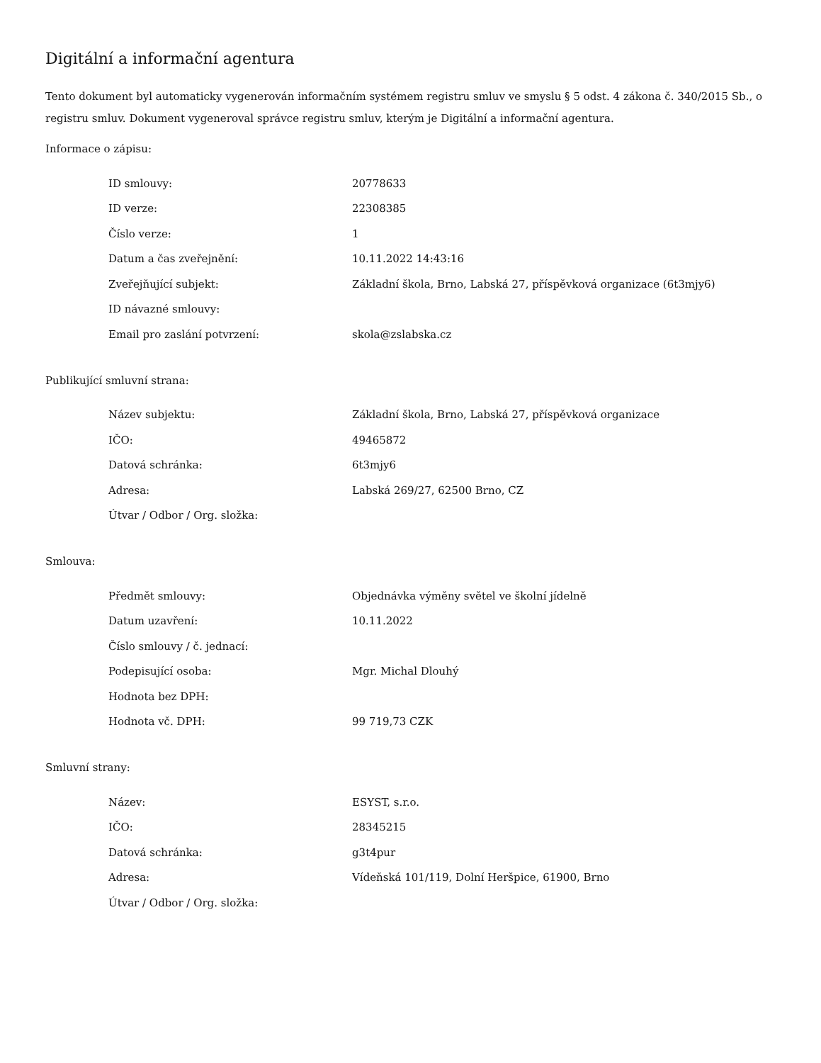Digitální a informační agentura
Tento dokument byl automaticky vygenerován informačním systémem registru smluv ve smyslu § 5 odst. 4 zákona č. 340/2015 Sb., o registru smluv. Dokument vygeneroval správce registru smluv, kterým je Digitální a informační agentura.
Informace o zápisu:
| ID smlouvy: | 20778633 |
| ID verze: | 22308385 |
| Číslo verze: | 1 |
| Datum a čas zveřejnění: | 10.11.2022 14:43:16 |
| Zveřejňující subjekt: | Základní škola, Brno, Labská 27, příspěvková organizace (6t3mjy6) |
| ID návazné smlouvy: | |
| Email pro zaslání potvrzení: | skola@zslabska.cz |
Publikující smluvní strana:
| Název subjektu: | Základní škola, Brno, Labská 27, příspěvková organizace |
| IČO: | 49465872 |
| Datová schránka: | 6t3mjy6 |
| Adresa: | Labská 269/27, 62500 Brno, CZ |
| Útvar / Odbor / Org. složka: | |
Smlouva:
| Předmět smlouvy: | Objednávka výměny světel ve školní jídelně |
| Datum uzavření: | 10.11.2022 |
| Číslo smlouvy / č. jednací: | |
| Podepisující osoba: | Mgr. Michal Dlouhý |
| Hodnota bez DPH: | |
| Hodnota vč. DPH: | 99 719,73 CZK |
Smluvní strany:
| Název: | ESYST, s.r.o. |
| IČO: | 28345215 |
| Datová schránka: | g3t4pur |
| Adresa: | Vídeňská 101/119, Dolní Heršpice, 61900, Brno |
| Útvar / Odbor / Org. složka: | |